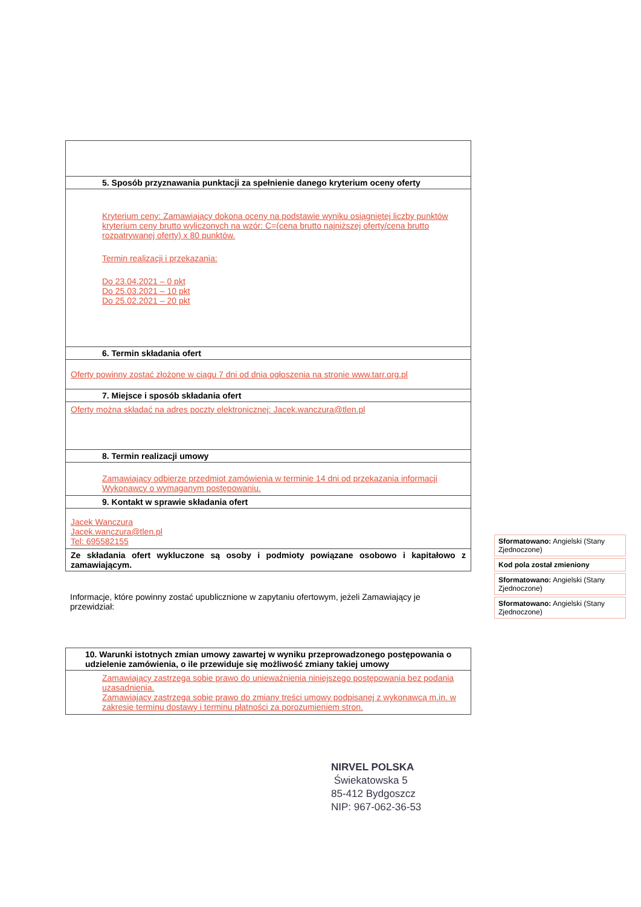| 5. Sposób przyznawania punktacji za spełnienie danego kryterium oceny oferty |
| --- |
| Kryterium ceny: Zamawiający dokona oceny na podstawie wyniku osiągniętej liczby punktów kryterium ceny brutto wyliczonych na wzór: C=(cena brutto najniższej oferty/cena brutto rozpatrywanej oferty) x 80 punktów. Termin realizacji i przekazania: Do 23.04.2021 – 0 pkt Do 25.03.2021 – 10 pkt Do 25.02.2021 – 20 pkt |
| 6. Termin składania ofert |
| Oferty powinny zostać złożone w ciągu 7 dni od dnia ogłoszenia na stronie www.tarr.org.pl |
| 7. Miejsce i sposób składania ofert |
| Oferty można składać na adres poczty elektronicznej: Jacek.wanczura@tlen.pl |
| 8. Termin realizacji umowy |
| Zamawiający odbierze przedmiot zamówienia w terminie 14 dni od przekazania informacji Wykonawcy o wymaganym postępowaniu. |
| 9. Kontakt w sprawie składania ofert |
| Jacek Wanczura Jacek.wanczura@tlen.pl Tel: 695582155 |
| Ze składania ofert wykluczone są osoby i podmioty powiązane osobowo i kapitałowo z zamawiającym. |
Informacje, które powinny zostać upublicznione w zapytaniu ofertowym, jeżeli Zamawiający je przewidział:
| 10. Warunki istotnych zmian umowy zawartej w wyniku przeprowadzonego postępowania o udzielenie zamówienia, o ile przewiduje się możliwość zmiany takiej umowy |
| --- |
| Zamawiający zastrzega sobie prawo do unieważnienia niniejszego postępowania bez podania uzasadnienia. Zamawiający zastrzega sobie prawo do zmiany treści umowy podpisanej z wykonawcą m.in. w zakresie terminu dostawy i terminu płatności za porozumieniem stron. |
Sformatowano: Angielski (Stany Zjednoczone)
Kod pola został zmieniony
Sformatowano: Angielski (Stany Zjednoczone)
Sformatowano: Angielski (Stany Zjednoczone)
NIRVEL POLSKA
Świekatowska 5
85-412 Bydgoszcz
NIP: 967-062-36-53